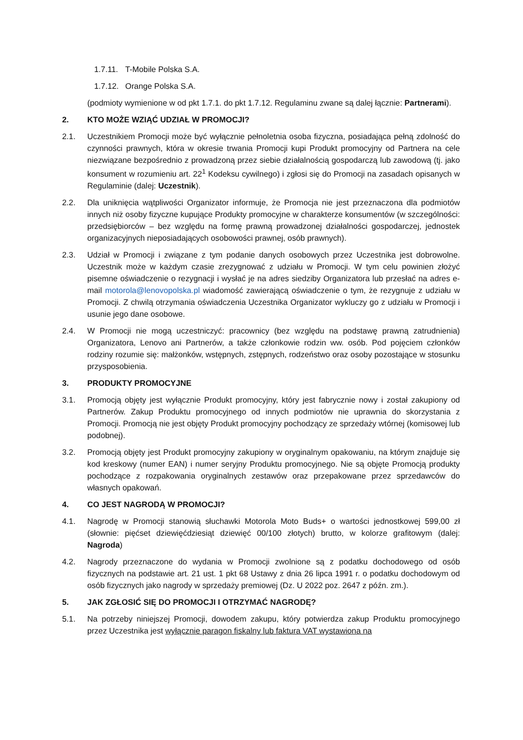1.7.11. T-Mobile Polska S.A.
1.7.12. Orange Polska S.A.
(podmioty wymienione w od pkt 1.7.1. do pkt 1.7.12. Regulaminu zwane są dalej łącznie: Partnerami).
2. KTO MOŻE WZIĄĆ UDZIAŁ W PROMOCJI?
2.1. Uczestnikiem Promocji może być wyłącznie pełnoletnia osoba fizyczna, posiadająca pełną zdolność do czynności prawnych, która w okresie trwania Promocji kupi Produkt promocyjny od Partnera na cele niezwiązane bezpośrednio z prowadzoną przez siebie działalnością gospodarczą lub zawodową (tj. jako konsument w rozumieniu art. 22<sup>1</sup> Kodeksu cywilnego) i zgłosi się do Promocji na zasadach opisanych w Regulaminie (dalej: Uczestnik).
2.2. Dla uniknięcia wątpliwości Organizator informuje, że Promocja nie jest przeznaczona dla podmiotów innych niż osoby fizyczne kupujące Produkty promocyjne w charakterze konsumentów (w szczególności: przedsiębiorców – bez względu na formę prawną prowadzonej działalności gospodarczej, jednostek organizacyjnych nieposiadających osobowości prawnej, osób prawnych).
2.3. Udział w Promocji i związane z tym podanie danych osobowych przez Uczestnika jest dobrowolne. Uczestnik może w każdym czasie zrezygnować z udziału w Promocji. W tym celu powinien złożyć pisemne oświadczenie o rezygnacji i wysłać je na adres siedziby Organizatora lub przesłać na adres e-mail motorola@lenovopolska.pl wiadomość zawierającą oświadczenie o tym, że rezygnuje z udziału w Promocji. Z chwilą otrzymania oświadczenia Uczestnika Organizator wykluczy go z udziału w Promocji i usunie jego dane osobowe.
2.4. W Promocji nie mogą uczestniczyć: pracownicy (bez względu na podstawę prawną zatrudnienia) Organizatora, Lenovo ani Partnerów, a także członkowie rodzin ww. osób. Pod pojęciem członków rodziny rozumie się: małżonków, wstępnych, zstępnych, rodzeństwo oraz osoby pozostające w stosunku przysposobienia.
3. PRODUKTY PROMOCYJNE
3.1. Promocją objęty jest wyłącznie Produkt promocyjny, który jest fabrycznie nowy i został zakupiony od Partnerów. Zakup Produktu promocyjnego od innych podmiotów nie uprawnia do skorzystania z Promocji. Promocją nie jest objęty Produkt promocyjny pochodzący ze sprzedaży wtórnej (komisowej lub podobnej).
3.2. Promocją objęty jest Produkt promocyjny zakupiony w oryginalnym opakowaniu, na którym znajduje się kod kreskowy (numer EAN) i numer seryjny Produktu promocyjnego. Nie są objęte Promocją produkty pochodzące z rozpakowania oryginalnych zestawów oraz przepakowane przez sprzedawców do własnych opakowań.
4. CO JEST NAGRODĄ W PROMOCJI?
4.1. Nagrodę w Promocji stanowią słuchawki Motorola Moto Buds+ o wartości jednostkowej 599,00 zł (słownie: pięćset dziewięćdziesiąt dziewięć 00/100 złotych) brutto, w kolorze grafitowym (dalej: Nagroda)
4.2. Nagrody przeznaczone do wydania w Promocji zwolnione są z podatku dochodowego od osób fizycznych na podstawie art. 21 ust. 1 pkt 68 Ustawy z dnia 26 lipca 1991 r. o podatku dochodowym od osób fizycznych jako nagrody w sprzedaży premiowej (Dz. U 2022 poz. 2647 z późn. zm.).
5. JAK ZGŁOSIĆ SIĘ DO PROMOCJI I OTRZYMAĆ NAGRODĘ?
5.1. Na potrzeby niniejszej Promocji, dowodem zakupu, który potwierdza zakup Produktu promocyjnego przez Uczestnika jest wyłącznie paragon fiskalny lub faktura VAT wystawiona na